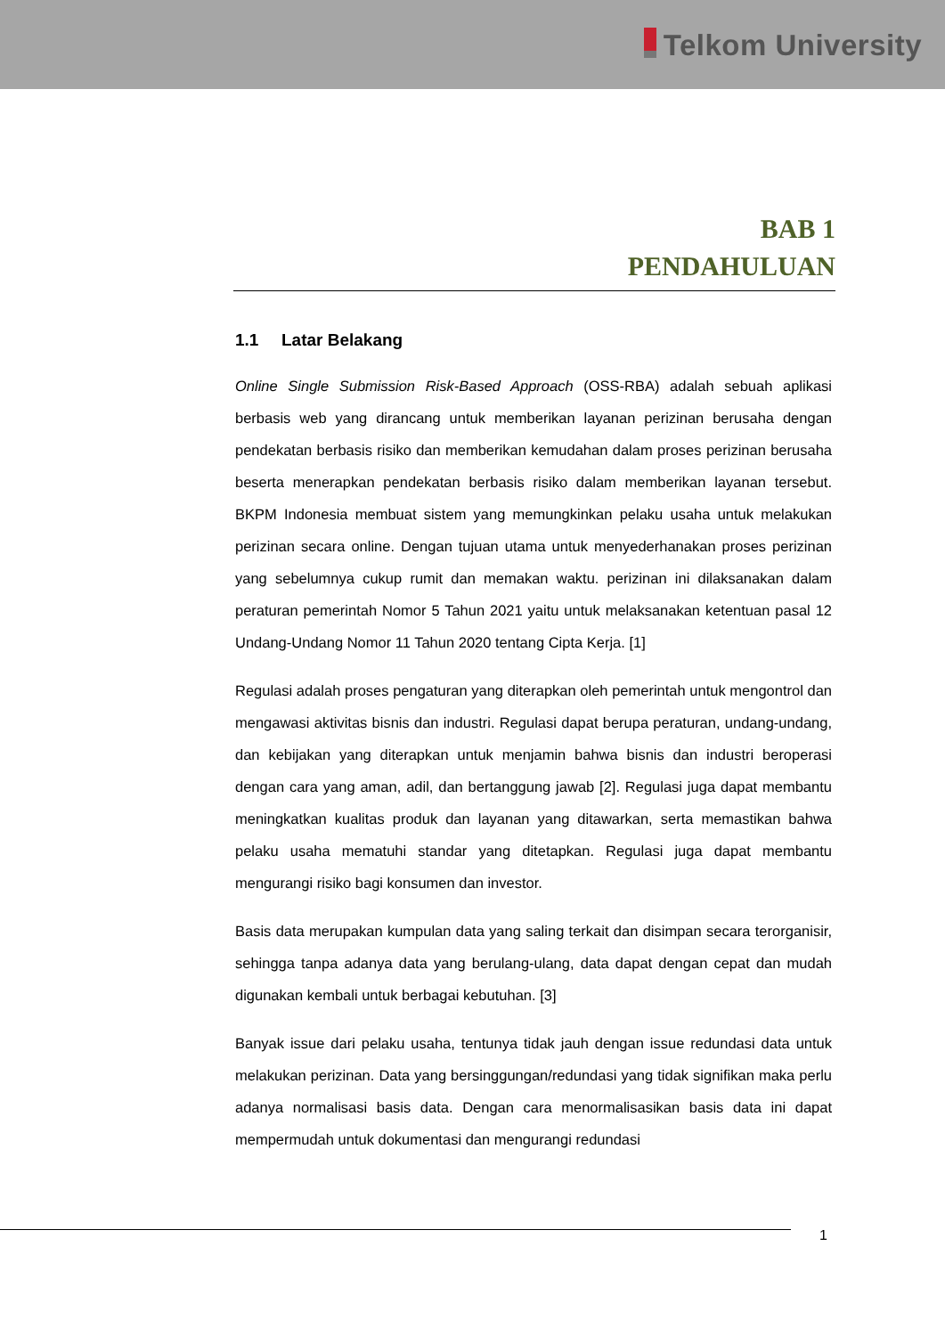Telkom University
BAB 1
PENDAHULUAN
1.1 Latar Belakang
Online Single Submission Risk-Based Approach (OSS-RBA) adalah sebuah aplikasi berbasis web yang dirancang untuk memberikan layanan perizinan berusaha dengan pendekatan berbasis risiko dan memberikan kemudahan dalam proses perizinan berusaha beserta menerapkan pendekatan berbasis risiko dalam memberikan layanan tersebut. BKPM Indonesia membuat sistem yang memungkinkan pelaku usaha untuk melakukan perizinan secara online. Dengan tujuan utama untuk menyederhanakan proses perizinan yang sebelumnya cukup rumit dan memakan waktu. perizinan ini dilaksanakan dalam peraturan pemerintah Nomor 5 Tahun 2021 yaitu untuk melaksanakan ketentuan pasal 12 Undang-Undang Nomor 11 Tahun 2020 tentang Cipta Kerja. [1]
Regulasi adalah proses pengaturan yang diterapkan oleh pemerintah untuk mengontrol dan mengawasi aktivitas bisnis dan industri. Regulasi dapat berupa peraturan, undang-undang, dan kebijakan yang diterapkan untuk menjamin bahwa bisnis dan industri beroperasi dengan cara yang aman, adil, dan bertanggung jawab [2]. Regulasi juga dapat membantu meningkatkan kualitas produk dan layanan yang ditawarkan, serta memastikan bahwa pelaku usaha mematuhi standar yang ditetapkan. Regulasi juga dapat membantu mengurangi risiko bagi konsumen dan investor.
Basis data merupakan kumpulan data yang saling terkait dan disimpan secara terorganisir, sehingga tanpa adanya data yang berulang-ulang, data dapat dengan cepat dan mudah digunakan kembali untuk berbagai kebutuhan. [3]
Banyak issue dari pelaku usaha, tentunya tidak jauh dengan issue redundasi data untuk melakukan perizinan. Data yang bersinggungan/redundasi yang tidak signifikan maka perlu adanya normalisasi basis data. Dengan cara menormalisasikan basis data ini dapat mempermudah untuk dokumentasi dan mengurangi redundasi
1